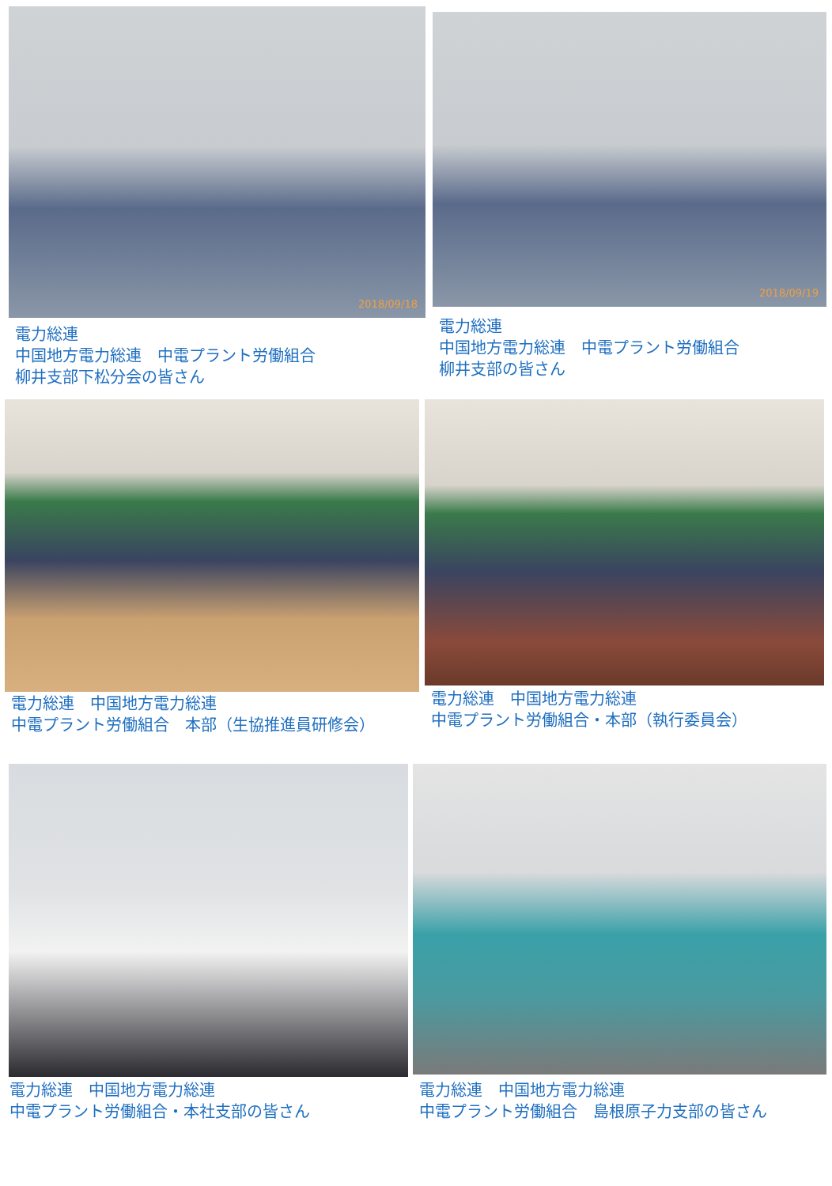2018/09/18
電力総連
中国地方電力総連　中電プラント労働組合
柳井支部下松分会の皆さん
2018/09/19
電力総連
中国地方電力総連　中電プラント労働組合
柳井支部の皆さん
電力総連　中国地方電力総連
中電プラント労働組合　本部（生協推進員研修会）
電力総連　中国地方電力総連
中電プラント労働組合・本部（執行委員会）
電力総連　中国地方電力総連
中電プラント労働組合・本社支部の皆さん
電力総連　中国地方電力総連
中電プラント労働組合　島根原子力支部の皆さん